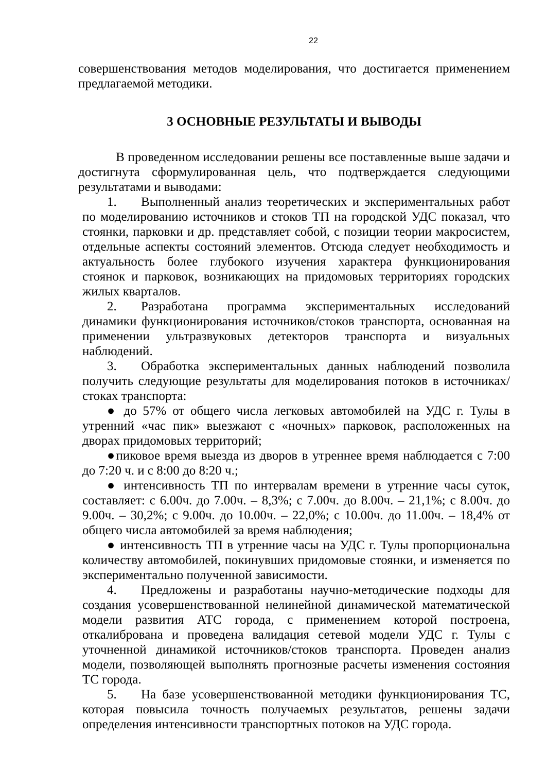22
совершенствования методов моделирования, что достигается применением предлагаемой методики.
3 ОСНОВНЫЕ РЕЗУЛЬТАТЫ И ВЫВОДЫ
В проведенном исследовании решены все поставленные выше задачи и достигнута сформулированная цель, что подтверждается следующими результатами и выводами:
1. Выполненный анализ теоретических и экспериментальных работ по моделированию источников и стоков ТП на городской УДС показал, что стоянки, парковки и др. представляет собой, с позиции теории макросистем, отдельные аспекты состояний элементов. Отсюда следует необходимость и актуальность более глубокого изучения характера функционирования стоянок и парковок, возникающих на придомовых территориях городских жилых кварталов.
2. Разработана программа экспериментальных исследований динамики функционирования источников/стоков транспорта, основанная на применении ультразвуковых детекторов транспорта и визуальных наблюдений.
3. Обработка экспериментальных данных наблюдений позволила получить следующие результаты для моделирования потоков в источниках/стоках транспорта:
● до 57% от общего числа легковых автомобилей на УДС г. Тулы в утренний «час пик» выезжают с «ночных» парковок, расположенных на дворах придомовых территорий;
●пиковое время выезда из дворов в утреннее время наблюдается с 7:00 до 7:20 ч. и с 8:00 до 8:20 ч.;
● интенсивность ТП по интервалам времени в утренние часы суток, составляет: с 6.00ч. до 7.00ч. – 8,3%; с 7.00ч. до 8.00ч. – 21,1%; с 8.00ч. до 9.00ч. – 30,2%; с 9.00ч. до 10.00ч. – 22,0%; с 10.00ч. до 11.00ч. – 18,4% от общего числа автомобилей за время наблюдения;
● интенсивность ТП в утренние часы на УДС г. Тулы пропорциональна количеству автомобилей, покинувших придомовые стоянки, и изменяется по экспериментально полученной зависимости.
4. Предложены и разработаны научно-методические подходы для создания усовершенствованной нелинейной динамической математической модели развития АТС города, с применением которой построена, откалибрована и проведена валидация сетевой модели УДС г. Тулы с уточненной динамикой источников/стоков транспорта. Проведен анализ модели, позволяющей выполнять прогнозные расчеты изменения состояния ТС города.
5. На базе усовершенствованной методики функционирования ТС, которая повысила точность получаемых результатов, решены задачи определения интенсивности транспортных потоков на УДС города.